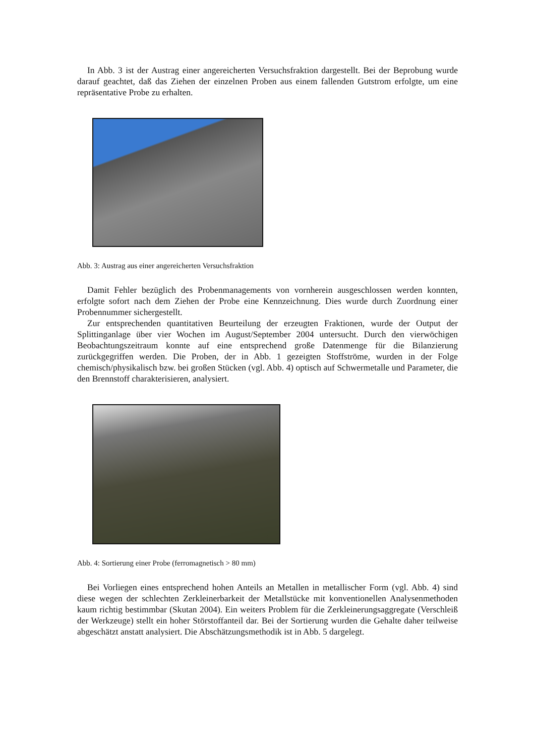In Abb. 3 ist der Austrag einer angereicherten Versuchsfraktion dargestellt. Bei der Beprobung wurde darauf geachtet, daß das Ziehen der einzelnen Proben aus einem fallenden Gutstrom erfolgte, um eine repräsentative Probe zu erhalten.
Abb. 3: Austrag aus einer angereicherten Versuchsfraktion
Damit Fehler bezüglich des Probenmanagements von vornherein ausgeschlossen werden konnten, erfolgte sofort nach dem Ziehen der Probe eine Kennzeichnung. Dies wurde durch Zuordnung einer Probennummer sichergestellt.
Zur entsprechenden quantitativen Beurteilung der erzeugten Fraktionen, wurde der Output der Splittinganlage über vier Wochen im August/September 2004 untersucht. Durch den vierwöchigen Beobachtungszeitraum konnte auf eine entsprechend große Datenmenge für die Bilanzierung zurückgegriffen werden. Die Proben, der in Abb. 1 gezeigten Stoffströme, wurden in der Folge chemisch/physikalisch bzw. bei großen Stücken (vgl. Abb. 4) optisch auf Schwermetalle und Parameter, die den Brennstoff charakterisieren, analysiert.
Abb. 4: Sortierung einer Probe (ferromagnetisch > 80 mm)
Bei Vorliegen eines entsprechend hohen Anteils an Metallen in metallischer Form (vgl. Abb. 4) sind diese wegen der schlechten Zerkleinerbarkeit der Metallstücke mit konventionellen Analysenmethoden kaum richtig bestimmbar (Skutan 2004). Ein weiters Problem für die Zerkleinerungsaggregate (Verschleiß der Werkzeuge) stellt ein hoher Störstoffanteil dar. Bei der Sortierung wurden die Gehalte daher teilweise abgeschätzt anstatt analysiert. Die Abschätzungsmethodik ist in Abb. 5 dargelegt.